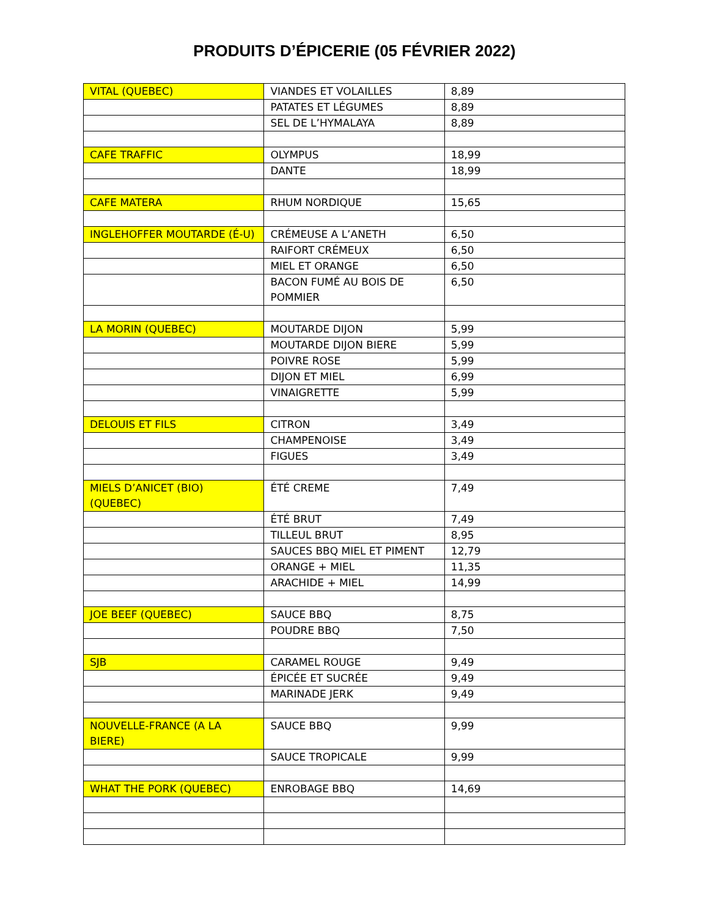PRODUITS D’ÉPICERIE (05 FÉVRIER 2022)
| VITAL (QUEBEC) | VIANDES ET VOLAILLES | 8,89 |
| | PATATES ET LÉGUMES | 8,89 |
| | SEL DE L’HYMALAYA | 8,89 |
| CAFE TRAFFIC | OLYMPUS | 18,99 |
| | DANTE | 18,99 |
| CAFE MATERA | RHUM NORDIQUE | 15,65 |
| INGLEHOFFER MOUTARDE (É-U) | CRÉMEUSE A L’ANETH | 6,50 |
| | RAIFORT CRÉMEUX | 6,50 |
| | MIEL ET ORANGE | 6,50 |
| | BACON FUMÉ AU BOIS DE POMMIER | 6,50 |
| LA MORIN (QUEBEC) | MOUTARDE DIJON | 5,99 |
| | MOUTARDE DIJON BIERE | 5,99 |
| | POIVRE ROSE | 5,99 |
| | DIJON ET MIEL | 6,99 |
| | VINAIGRETTE | 5,99 |
| DELOUIS ET FILS | CITRON | 3,49 |
| | CHAMPENOISE | 3,49 |
| | FIGUES | 3,49 |
| MIELS D’ANICET (BIO) (QUEBEC) | ÉTÉ CREME | 7,49 |
| | ÉTÉ BRUT | 7,49 |
| | TILLEUL BRUT | 8,95 |
| | SAUCES BBQ MIEL ET PIMENT | 12,79 |
| | ORANGE + MIEL | 11,35 |
| | ARACHIDE + MIEL | 14,99 |
| JOE BEEF (QUEBEC) | SAUCE BBQ | 8,75 |
| | POUDRE BBQ | 7,50 |
| SJB | CARAMEL ROUGE | 9,49 |
| | ÉPICÉE ET SUCRÉE | 9,49 |
| | MARINADE JERK | 9,49 |
| NOUVELLE-FRANCE (A LA BIERE) | SAUCE BBQ | 9,99 |
| | SAUCE TROPICALE | 9,99 |
| WHAT THE PORK (QUEBEC) | ENROBAGE BBQ | 14,69 |